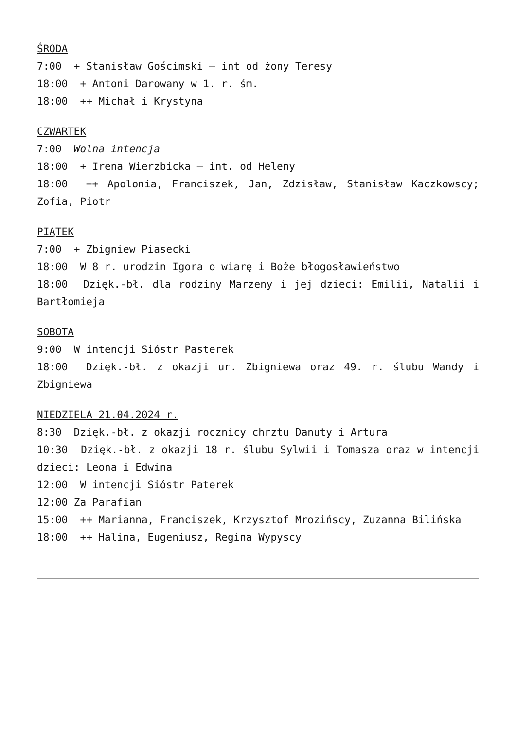ŚRODA
7:00 + Stanisław Gościmski – int od żony Teresy
18:00 + Antoni Darowany w 1. r. śm.
18:00 ++ Michał i Krystyna
CZWARTEK
7:00 Wolna intencja
18:00 + Irena Wierzbicka – int. od Heleny
18:00 ++ Apolonia, Franciszek, Jan, Zdzisław, Stanisław Kaczkowscy; Zofia, Piotr
PIĄTEK
7:00 + Zbigniew Piasecki
18:00 W 8 r. urodzin Igora o wiarę i Boże błogosławieństwo
18:00 Dzięk.-bł. dla rodziny Marzeny i jej dzieci: Emilii, Natalii i Bartłomieja
SOBOTA
9:00 W intencji Sióstr Pasterek
18:00 Dzięk.-bł. z okazji ur. Zbigniewa oraz 49. r. ślubu Wandy i Zbigniewa
NIEDZIELA 21.04.2024 r.
8:30 Dzięk.-bł. z okazji rocznicy chrztu Danuty i Artura
10:30 Dzięk.-bł. z okazji 18 r. ślubu Sylwii i Tomasza oraz w intencji dzieci: Leona i Edwina
12:00 W intencji Sióstr Paterek
12:00 Za Parafian
15:00 ++ Marianna, Franciszek, Krzysztof Mrozińscy, Zuzanna Bilińska
18:00 ++ Halina, Eugeniusz, Regina Wypyscy